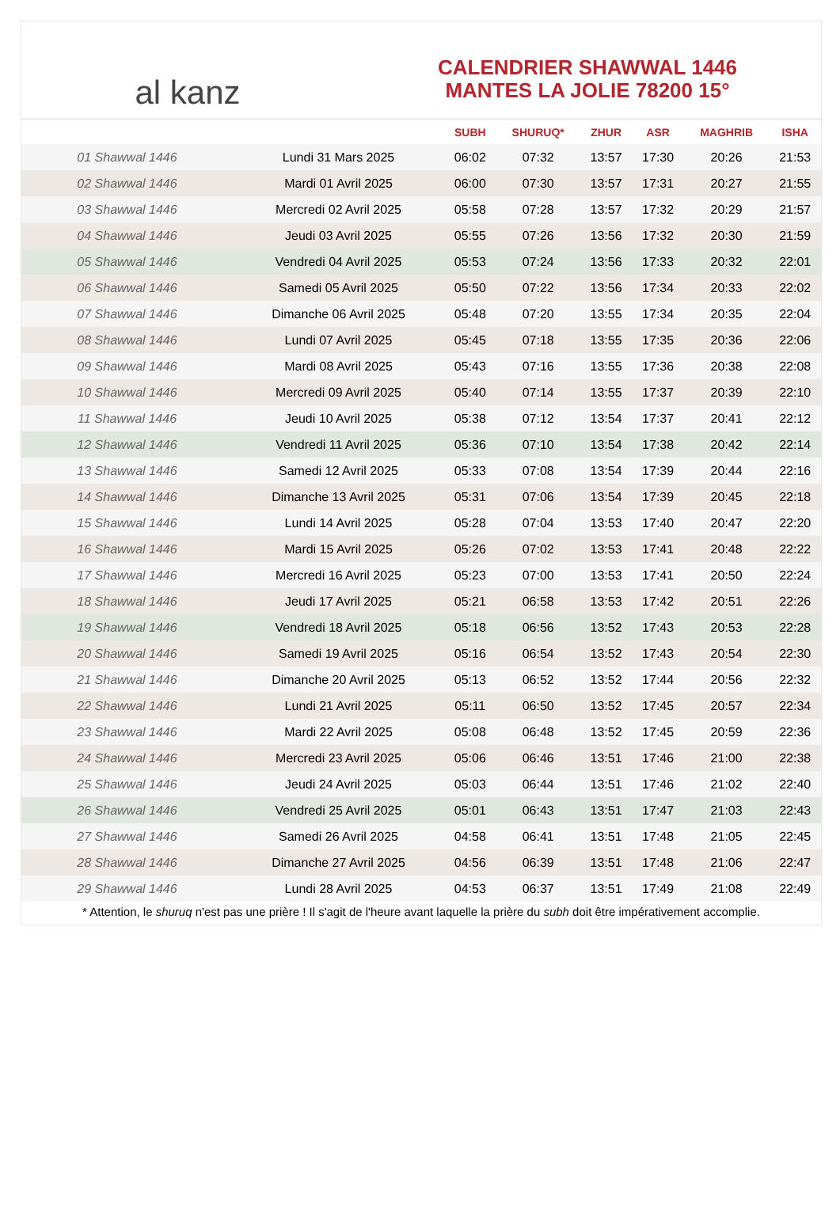al kanz
CALENDRIER SHAWWAL 1446
MANTES LA JOLIE 78200 15°
| | | SUBH | SHURUQ* | ZHUR | ASR | MAGHRIB | ISHA |
| --- | --- | --- | --- | --- | --- | --- | --- |
| 01 Shawwal 1446 | Lundi 31 Mars 2025 | 06:02 | 07:32 | 13:57 | 17:30 | 20:26 | 21:53 |
| 02 Shawwal 1446 | Mardi 01 Avril 2025 | 06:00 | 07:30 | 13:57 | 17:31 | 20:27 | 21:55 |
| 03 Shawwal 1446 | Mercredi 02 Avril 2025 | 05:58 | 07:28 | 13:57 | 17:32 | 20:29 | 21:57 |
| 04 Shawwal 1446 | Jeudi 03 Avril 2025 | 05:55 | 07:26 | 13:56 | 17:32 | 20:30 | 21:59 |
| 05 Shawwal 1446 | Vendredi 04 Avril 2025 | 05:53 | 07:24 | 13:56 | 17:33 | 20:32 | 22:01 |
| 06 Shawwal 1446 | Samedi 05 Avril 2025 | 05:50 | 07:22 | 13:56 | 17:34 | 20:33 | 22:02 |
| 07 Shawwal 1446 | Dimanche 06 Avril 2025 | 05:48 | 07:20 | 13:55 | 17:34 | 20:35 | 22:04 |
| 08 Shawwal 1446 | Lundi 07 Avril 2025 | 05:45 | 07:18 | 13:55 | 17:35 | 20:36 | 22:06 |
| 09 Shawwal 1446 | Mardi 08 Avril 2025 | 05:43 | 07:16 | 13:55 | 17:36 | 20:38 | 22:08 |
| 10 Shawwal 1446 | Mercredi 09 Avril 2025 | 05:40 | 07:14 | 13:55 | 17:37 | 20:39 | 22:10 |
| 11 Shawwal 1446 | Jeudi 10 Avril 2025 | 05:38 | 07:12 | 13:54 | 17:37 | 20:41 | 22:12 |
| 12 Shawwal 1446 | Vendredi 11 Avril 2025 | 05:36 | 07:10 | 13:54 | 17:38 | 20:42 | 22:14 |
| 13 Shawwal 1446 | Samedi 12 Avril 2025 | 05:33 | 07:08 | 13:54 | 17:39 | 20:44 | 22:16 |
| 14 Shawwal 1446 | Dimanche 13 Avril 2025 | 05:31 | 07:06 | 13:54 | 17:39 | 20:45 | 22:18 |
| 15 Shawwal 1446 | Lundi 14 Avril 2025 | 05:28 | 07:04 | 13:53 | 17:40 | 20:47 | 22:20 |
| 16 Shawwal 1446 | Mardi 15 Avril 2025 | 05:26 | 07:02 | 13:53 | 17:41 | 20:48 | 22:22 |
| 17 Shawwal 1446 | Mercredi 16 Avril 2025 | 05:23 | 07:00 | 13:53 | 17:41 | 20:50 | 22:24 |
| 18 Shawwal 1446 | Jeudi 17 Avril 2025 | 05:21 | 06:58 | 13:53 | 17:42 | 20:51 | 22:26 |
| 19 Shawwal 1446 | Vendredi 18 Avril 2025 | 05:18 | 06:56 | 13:52 | 17:43 | 20:53 | 22:28 |
| 20 Shawwal 1446 | Samedi 19 Avril 2025 | 05:16 | 06:54 | 13:52 | 17:43 | 20:54 | 22:30 |
| 21 Shawwal 1446 | Dimanche 20 Avril 2025 | 05:13 | 06:52 | 13:52 | 17:44 | 20:56 | 22:32 |
| 22 Shawwal 1446 | Lundi 21 Avril 2025 | 05:11 | 06:50 | 13:52 | 17:45 | 20:57 | 22:34 |
| 23 Shawwal 1446 | Mardi 22 Avril 2025 | 05:08 | 06:48 | 13:52 | 17:45 | 20:59 | 22:36 |
| 24 Shawwal 1446 | Mercredi 23 Avril 2025 | 05:06 | 06:46 | 13:51 | 17:46 | 21:00 | 22:38 |
| 25 Shawwal 1446 | Jeudi 24 Avril 2025 | 05:03 | 06:44 | 13:51 | 17:46 | 21:02 | 22:40 |
| 26 Shawwal 1446 | Vendredi 25 Avril 2025 | 05:01 | 06:43 | 13:51 | 17:47 | 21:03 | 22:43 |
| 27 Shawwal 1446 | Samedi 26 Avril 2025 | 04:58 | 06:41 | 13:51 | 17:48 | 21:05 | 22:45 |
| 28 Shawwal 1446 | Dimanche 27 Avril 2025 | 04:56 | 06:39 | 13:51 | 17:48 | 21:06 | 22:47 |
| 29 Shawwal 1446 | Lundi 28 Avril 2025 | 04:53 | 06:37 | 13:51 | 17:49 | 21:08 | 22:49 |
* Attention, le shuruq n'est pas une prière ! Il s'agit de l'heure avant laquelle la prière du subh doit être impérativement accomplie.